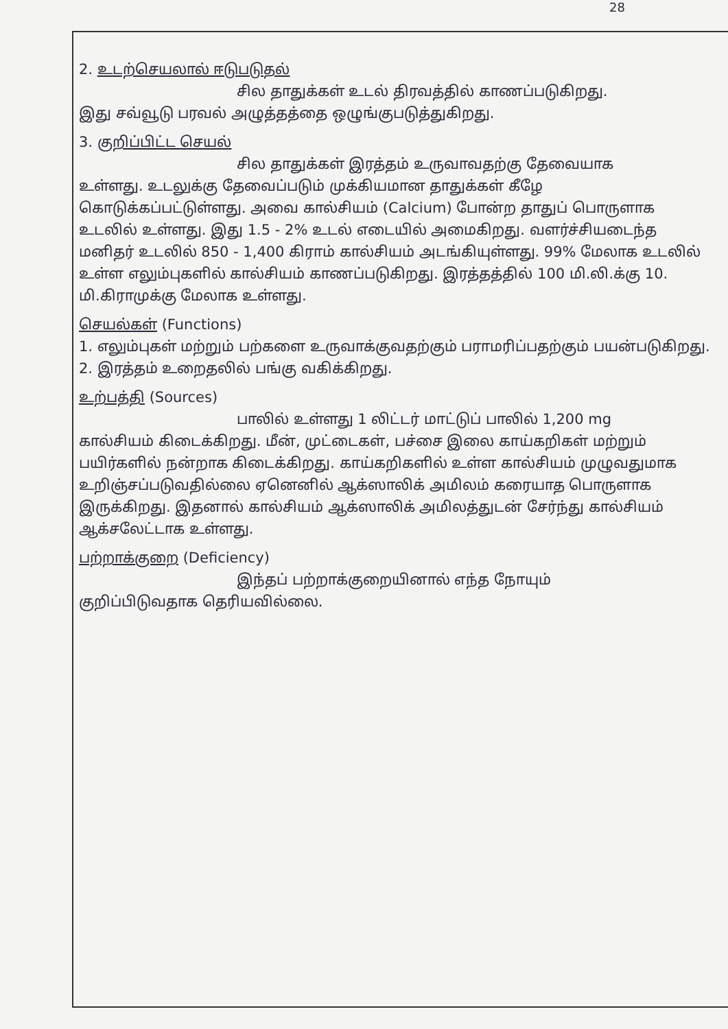28
2. உடற்செயலால் ஈடுபடுதல்
சில தாதுக்கள் உடல் திரவத்தில் காணப்படுகிறது.
இது சவ்வூடு பரவல் அழுத்தத்தை ஒழுங்குபடுத்துகிறது.
3. குறிப்பிட்ட செயல்
சில தாதுக்கள் இரத்தம் உருவாவதற்கு தேவையாக
உள்ளது. உடலுக்கு தேவைப்படும் முக்கியமான தாதுக்கள் கீழே கொடுக்கப்பட்டுள்ளது. அவை கால்சியம் (Calcium) போன்ற தாதுப் பொருளாக உடலில் உள்ளது. இது 1.5 - 2% உடல் எடையில் அமைகிறது. வளர்ச்சியடைந்த மனிதர் உடலில் 850 - 1,400 கிராம் கால்சியம் அடங்கியுள்ளது. 99% மேலாக உடலில் உள்ள எலும்புகளில் கால்சியம் காணப்படுகிறது. இரத்தத்தில் 100 மி.லி.க்கு 10. மி.கிராமுக்கு மேலாக உள்ளது.
செயல்கள் (Functions)
1. எலும்புகள் மற்றும் பற்களை உருவாக்குவதற்கும் பராமரிப்பதற்கும் பயன்படுகிறது.
2. இரத்தம் உறைதலில் பங்கு வகிக்கிறது.
உற்பத்தி (Sources)
பாலில் உள்ளது 1 லிட்டர் மாட்டுப் பாலில் 1,200 mg
கால்சியம் கிடைக்கிறது. மீன், முட்டைகள், பச்சை இலை காய்கறிகள் மற்றும் பயிர்களில் நன்றாக கிடைக்கிறது. காய்கறிகளில் உள்ள கால்சியம் முழுவதுமாக உறிஞ்சப்படுவதில்லை ஏனெனில் ஆக்ஸாலிக் அமிலம் கரையாத பொருளாக இருக்கிறது. இதனால் கால்சியம் ஆக்ஸாலிக் அமிலத்துடன் சேர்ந்து கால்சியம் ஆக்சலேட்டாக உள்ளது.
பற்றாக்குறை (Deficiency)
இந்தப் பற்றாக்குறையினால் எந்த நோயும்
குறிப்பிடுவதாக தெரியவில்லை.